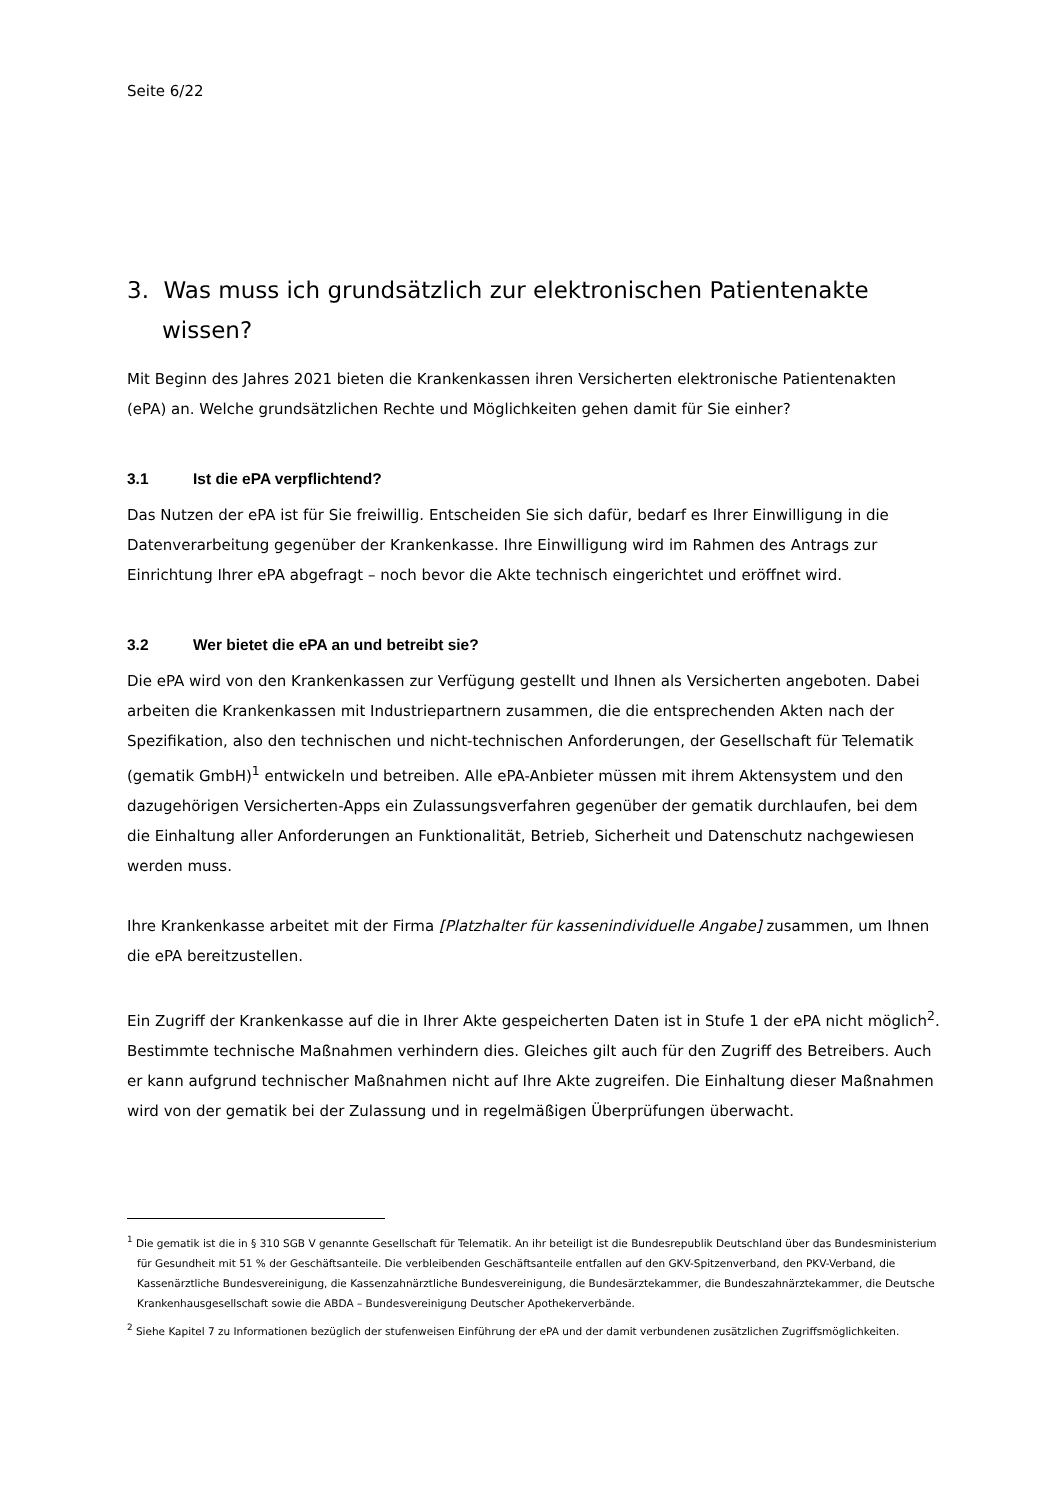Seite 6/22
3. Was muss ich grundsätzlich zur elektronischen Patientenakte wissen?
Mit Beginn des Jahres 2021 bieten die Krankenkassen ihren Versicherten elektronische Patientenakten (ePA) an. Welche grundsätzlichen Rechte und Möglichkeiten gehen damit für Sie einher?
3.1 Ist die ePA verpflichtend?
Das Nutzen der ePA ist für Sie freiwillig. Entscheiden Sie sich dafür, bedarf es Ihrer Einwilligung in die Datenverarbeitung gegenüber der Krankenkasse. Ihre Einwilligung wird im Rahmen des Antrags zur Einrichtung Ihrer ePA abgefragt – noch bevor die Akte technisch eingerichtet und eröffnet wird.
3.2 Wer bietet die ePA an und betreibt sie?
Die ePA wird von den Krankenkassen zur Verfügung gestellt und Ihnen als Versicherten angeboten. Dabei arbeiten die Krankenkassen mit Industriepartnern zusammen, die die entsprechenden Akten nach der Spezifikation, also den technischen und nicht-technischen Anforderungen, der Gesellschaft für Telematik (gematik GmbH)<sup>1</sup> entwickeln und betreiben. Alle ePA-Anbieter müssen mit ihrem Aktensystem und den dazugehörigen Versicherten-Apps ein Zulassungsverfahren gegenüber der gematik durchlaufen, bei dem die Einhaltung aller Anforderungen an Funktionalität, Betrieb, Sicherheit und Datenschutz nachgewiesen werden muss.
Ihre Krankenkasse arbeitet mit der Firma [Platzhalter für kassenindividuelle Angabe] zusammen, um Ihnen die ePA bereitzustellen.
Ein Zugriff der Krankenkasse auf die in Ihrer Akte gespeicherten Daten ist in Stufe 1 der ePA nicht möglich<sup>2</sup>. Bestimmte technische Maßnahmen verhindern dies. Gleiches gilt auch für den Zugriff des Betreibers. Auch er kann aufgrund technischer Maßnahmen nicht auf Ihre Akte zugreifen. Die Einhaltung dieser Maßnahmen wird von der gematik bei der Zulassung und in regelmäßigen Überprüfungen überwacht.
<sup>1</sup> Die gematik ist die in § 310 SGB V genannte Gesellschaft für Telematik. An ihr beteiligt ist die Bundesrepublik Deutschland über das Bundesministerium für Gesundheit mit 51 % der Geschäftsanteile. Die verbleibenden Geschäftsanteile entfallen auf den GKV-Spitzenverband, den PKV-Verband, die Kassenärztliche Bundesvereinigung, die Kassenzahnärztliche Bundesvereinigung, die Bundesärztekammer, die Bundeszahnärztekammer, die Deutsche Krankenhausgesellschaft sowie die ABDA – Bundesvereinigung Deutscher Apothekerverbände.
<sup>2</sup> Siehe Kapitel 7 zu Informationen bezüglich der stufenweisen Einführung der ePA und der damit verbundenen zusätzlichen Zugriffsmöglichkeiten.